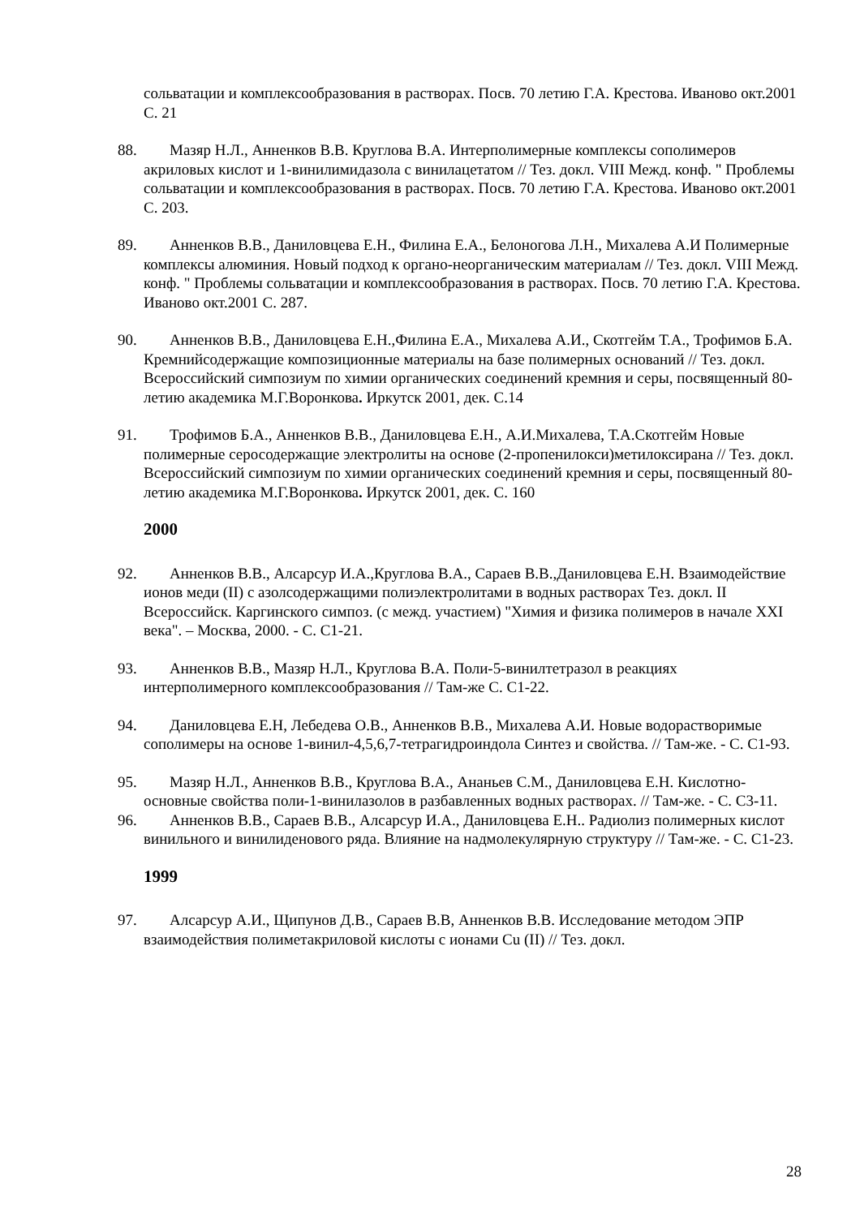сольватации и комплексообразования в растворах. Посв. 70 летию Г.А. Крестова. Иваново окт.2001 С. 21
88. Мазяр Н.Л., Анненков В.В. Круглова В.А. Интерполимерные комплексы сополимеров акриловых кислот и 1-винилимидазола с винилацетатом // Тез. докл. VIII Межд. конф. " Проблемы сольватации и комплексообразования в растворах. Посв. 70 летию Г.А. Крестова. Иваново окт.2001 С. 203.
89. Анненков В.В., Даниловцева Е.Н., Филина Е.А., Белоногова Л.Н., Михалева А.И Полимерные комплексы алюминия. Новый подход к органо-неорганическим материалам // Тез. докл. VIII Межд. конф. " Проблемы сольватации и комплексообразования в растворах. Посв. 70 летию Г.А. Крестова. Иваново окт.2001 С. 287.
90. Анненков В.В., Даниловцева Е.Н.,Филина Е.А., Михалева А.И., Скотгейм Т.А., Трофимов Б.А. Кремнийсодержащие композиционные материалы на базе полимерных оснований // Тез. докл. Всероссийский симпозиум по химии органических соединений кремния и серы, посвященный 80-летию академика М.Г.Воронкова. Иркутск 2001, дек. С.14
91. Трофимов Б.А., Анненков В.В., Даниловцева Е.Н., А.И.Михалева, Т.А.Скотгейм Новые полимерные серосодержащие электролиты на основе (2-пропенилокси)метилоксирана // Тез. докл. Всероссийский симпозиум по химии органических соединений кремния и серы, посвященный 80-летию академика М.Г.Воронкова. Иркутск 2001, дек. С. 160
2000
92. Анненков В.В., Алсарсур И.А.,Круглова В.А., Сараев В.В.,Даниловцева Е.Н. Взаимодействие ионов меди (II) с азолсодержащими полиэлектролитами в водных растворах Тез. докл. II Всероссийск. Каргинского симпоз. (с межд. участием) "Химия и физика полимеров в начале XXI века". – Москва, 2000. - С. С1-21.
93. Анненков В.В., Мазяр Н.Л., Круглова В.А. Поли-5-винилтетразол в реакциях интерполимерного комплексообразования // Там-же С. С1-22.
94. Даниловцева Е.Н, Лебедева О.В., Анненков В.В., Михалева А.И. Новые водорастворимые сополимеры на основе 1-винил-4,5,6,7-тетрагидроиндола Синтез и свойства. // Там-же. - С. С1-93.
95. Мазяр Н.Л., Анненков В.В., Круглова В.А., Ананьев С.М., Даниловцева Е.Н. Кислотно-основные свойства поли-1-винилазолов в разбавленных водных растворах. // Там-же. - С. С3-11.
96. Анненков В.В., Сараев В.В., Алсарсур И.А., Даниловцева Е.Н.. Радиолиз полимерных кислот винильного и винилиденового ряда. Влияние на надмолекулярную структуру // Там-же. - С. С1-23.
1999
97. Алсарсур А.И., Щипунов Д.В., Сараев В.В, Анненков В.В. Исследование методом ЭПР взаимодействия полиметакриловой кислоты с ионами Cu (II) // Тез. докл.
28